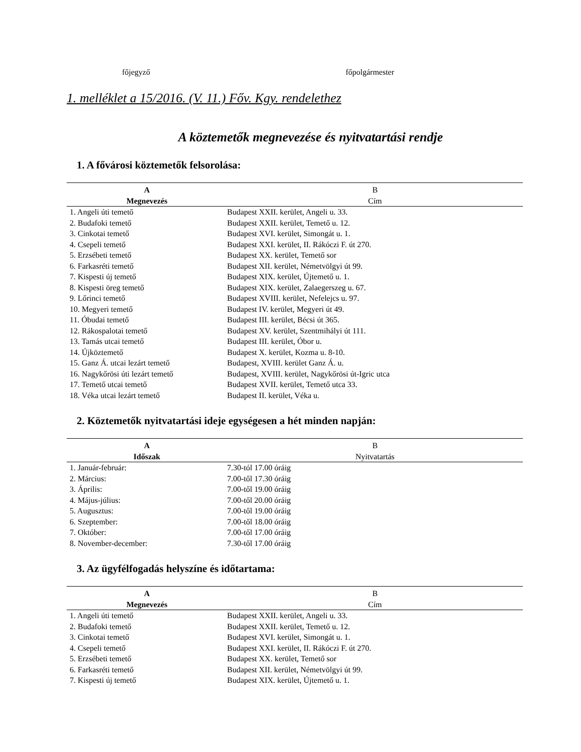főjegyző főpolgármester
1. melléklet a 15/2016. (V. 11.) Főv. Kgy. rendelethez
A köztemetők megnevezése és nyitvatartási rendje
1. A fővárosi köztemetők felsorolása:
| A | B |
| --- | --- |
| Megnevezés | Cím |
| 1. Angeli úti temető | Budapest XXII. kerület, Angeli u. 33. |
| 2. Budafoki temető | Budapest XXII. kerület, Temető u. 12. |
| 3. Cinkotai temető | Budapest XVI. kerület, Simongát u. 1. |
| 4. Csepeli temető | Budapest XXI. kerület, II. Rákóczi F. út 270. |
| 5. Erzsébeti temető | Budapest XX. kerület, Temető sor |
| 6. Farkasréti temető | Budapest XII. kerület, Németvölgyi út 99. |
| 7. Kispesti új temető | Budapest XIX. kerület, Újtemető u. 1. |
| 8. Kispesti öreg temető | Budapest XIX. kerület, Zalaegerszeg u. 67. |
| 9. Lőrinci temető | Budapest XVIII. kerület, Nefelejcs u. 97. |
| 10. Megyeri temető | Budapest IV. kerület, Megyeri út 49. |
| 11. Óbudai temető | Budapest III. kerület, Bécsi út 365. |
| 12. Rákospalotai temető | Budapest XV. kerület, Szentmihályi út 111. |
| 13. Tamás utcai temető | Budapest III. kerület, Óbor u. |
| 14. Újköztemető | Budapest X. kerület, Kozma u. 8-10. |
| 15. Ganz Á. utcai lezárt temető | Budapest, XVIII. kerület Ganz Á. u. |
| 16. Nagykőrösi úti lezárt temető | Budapest, XVIII. kerület, Nagykőrösi út-Igric utca |
| 17. Temető utcai temető | Budapest XVII. kerület, Temető utca 33. |
| 18. Véka utcai lezárt temető | Budapest II. kerület, Véka u. |
2. Köztemetők nyitvatartási ideje egységesen a hét minden napján:
| A | B |
| --- | --- |
| Időszak | Nyitvatartás |
| 1. Január-február: | 7.30-tól 17.00 óráig |
| 2. Március: | 7.00-től 17.30 óráig |
| 3. Április: | 7.00-től 19.00 óráig |
| 4. Május-július: | 7.00-től 20.00 óráig |
| 5. Augusztus: | 7.00-től 19.00 óráig |
| 6. Szeptember: | 7.00-től 18.00 óráig |
| 7. Október: | 7.00-től 17.00 óráig |
| 8. November-december: | 7.30-től 17.00 óráig |
3. Az ügyfélfogadás helyszíne és időtartama:
| A | B |
| --- | --- |
| Megnevezés | Cím |
| 1. Angeli úti temető | Budapest XXII. kerület, Angeli u. 33. |
| 2. Budafoki temető | Budapest XXII. kerület, Temető u. 12. |
| 3. Cinkotai temető | Budapest XVI. kerület, Simongát u. 1. |
| 4. Csepeli temető | Budapest XXI. kerület, II. Rákóczi F. út 270. |
| 5. Erzsébeti temető | Budapest XX. kerület, Temető sor |
| 6. Farkasréti temető | Budapest XII. kerület, Németvölgyi út 99. |
| 7. Kispesti új temető | Budapest XIX. kerület, Újtemető u. 1. |